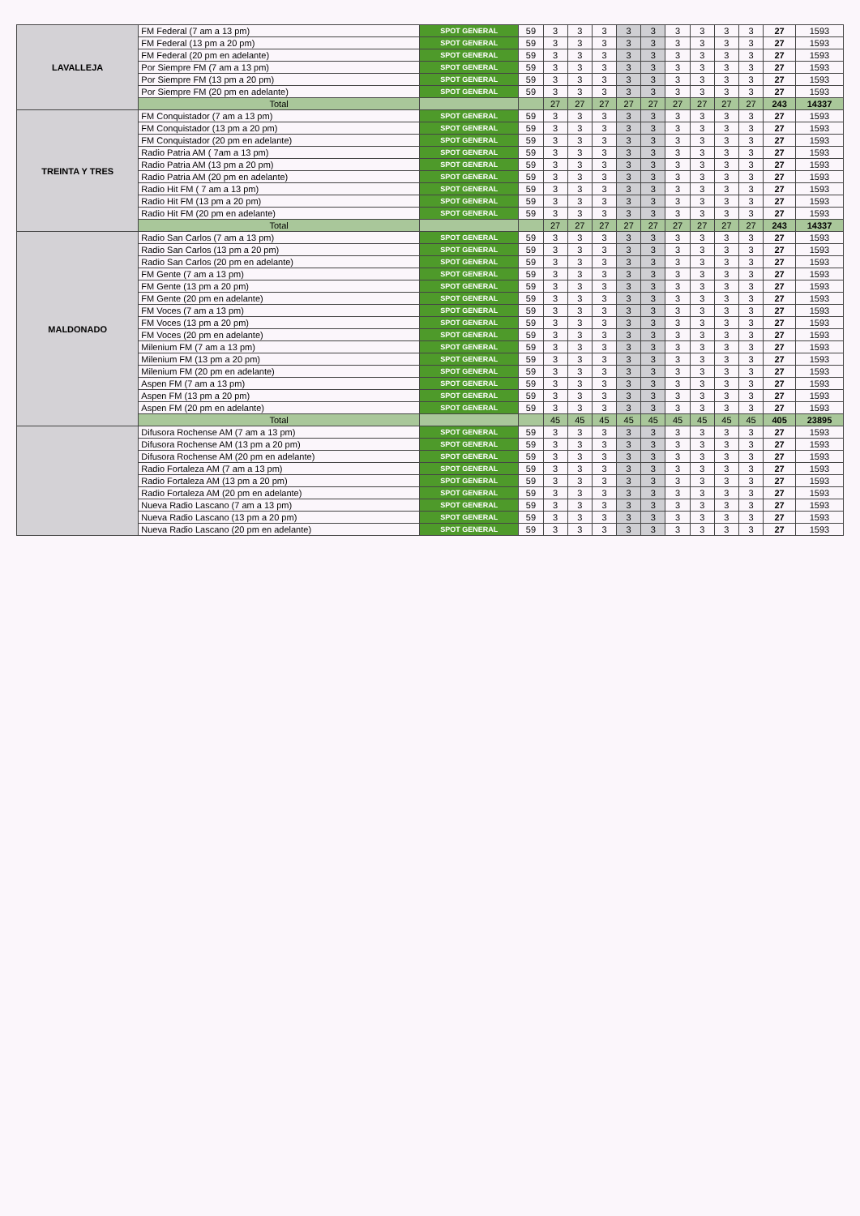| LAVALLEJA | FM Federal (7 am a 13 pm) | SPOT GENERAL | 59 | 3 | 3 | 3 | 3 | 3 | 3 | 3 | 3 | 3 | 27 | 1593 |
| | FM Federal (13 pm a 20 pm) | SPOT GENERAL | 59 | 3 | 3 | 3 | 3 | 3 | 3 | 3 | 3 | 3 | 27 | 1593 |
| | FM Federal (20 pm en adelante) | SPOT GENERAL | 59 | 3 | 3 | 3 | 3 | 3 | 3 | 3 | 3 | 3 | 27 | 1593 |
| | Por Siempre FM (7 am a 13 pm) | SPOT GENERAL | 59 | 3 | 3 | 3 | 3 | 3 | 3 | 3 | 3 | 3 | 27 | 1593 |
| | Por Siempre FM (13 pm a 20 pm) | SPOT GENERAL | 59 | 3 | 3 | 3 | 3 | 3 | 3 | 3 | 3 | 3 | 27 | 1593 |
| | Por Siempre FM (20 pm en adelante) | SPOT GENERAL | 59 | 3 | 3 | 3 | 3 | 3 | 3 | 3 | 3 | 3 | 27 | 1593 |
| | Total | | | 27 | 27 | 27 | 27 | 27 | 27 | 27 | 27 | 27 | 243 | 14337 |
| TREINTA Y TRES | FM Conquistador (7 am a 13 pm) | SPOT GENERAL | 59 | 3 | 3 | 3 | 3 | 3 | 3 | 3 | 3 | 3 | 27 | 1593 |
| | FM Conquistador (13 pm a 20 pm) | SPOT GENERAL | 59 | 3 | 3 | 3 | 3 | 3 | 3 | 3 | 3 | 3 | 27 | 1593 |
| | FM Conquistador (20 pm en adelante) | SPOT GENERAL | 59 | 3 | 3 | 3 | 3 | 3 | 3 | 3 | 3 | 3 | 27 | 1593 |
| | Radio Patria AM ( 7am a 13 pm) | SPOT GENERAL | 59 | 3 | 3 | 3 | 3 | 3 | 3 | 3 | 3 | 3 | 27 | 1593 |
| | Radio Patria AM (13 pm a 20 pm) | SPOT GENERAL | 59 | 3 | 3 | 3 | 3 | 3 | 3 | 3 | 3 | 3 | 27 | 1593 |
| | Radio Patria AM (20 pm en adelante) | SPOT GENERAL | 59 | 3 | 3 | 3 | 3 | 3 | 3 | 3 | 3 | 3 | 27 | 1593 |
| | Radio Hit FM ( 7 am a 13 pm) | SPOT GENERAL | 59 | 3 | 3 | 3 | 3 | 3 | 3 | 3 | 3 | 3 | 27 | 1593 |
| | Radio Hit FM (13 pm a 20 pm) | SPOT GENERAL | 59 | 3 | 3 | 3 | 3 | 3 | 3 | 3 | 3 | 3 | 27 | 1593 |
| | Radio Hit FM (20 pm en adelante) | SPOT GENERAL | 59 | 3 | 3 | 3 | 3 | 3 | 3 | 3 | 3 | 3 | 27 | 1593 |
| | Total | | | 27 | 27 | 27 | 27 | 27 | 27 | 27 | 27 | 27 | 243 | 14337 |
| MALDONADO | Radio San Carlos (7 am a 13 pm) | SPOT GENERAL | 59 | 3 | 3 | 3 | 3 | 3 | 3 | 3 | 3 | 3 | 27 | 1593 |
| | Radio San Carlos (13 pm a 20 pm) | SPOT GENERAL | 59 | 3 | 3 | 3 | 3 | 3 | 3 | 3 | 3 | 3 | 27 | 1593 |
| | Radio San Carlos (20 pm en adelante) | SPOT GENERAL | 59 | 3 | 3 | 3 | 3 | 3 | 3 | 3 | 3 | 3 | 27 | 1593 |
| | FM Gente (7 am a 13 pm) | SPOT GENERAL | 59 | 3 | 3 | 3 | 3 | 3 | 3 | 3 | 3 | 3 | 27 | 1593 |
| | FM Gente (13 pm a 20 pm) | SPOT GENERAL | 59 | 3 | 3 | 3 | 3 | 3 | 3 | 3 | 3 | 3 | 27 | 1593 |
| | FM Gente (20 pm en adelante) | SPOT GENERAL | 59 | 3 | 3 | 3 | 3 | 3 | 3 | 3 | 3 | 3 | 27 | 1593 |
| | FM Voces (7 am a 13 pm) | SPOT GENERAL | 59 | 3 | 3 | 3 | 3 | 3 | 3 | 3 | 3 | 3 | 27 | 1593 |
| | FM Voces (13 pm a 20 pm) | SPOT GENERAL | 59 | 3 | 3 | 3 | 3 | 3 | 3 | 3 | 3 | 3 | 27 | 1593 |
| | FM Voces (20 pm en adelante) | SPOT GENERAL | 59 | 3 | 3 | 3 | 3 | 3 | 3 | 3 | 3 | 3 | 27 | 1593 |
| | Milenium FM (7 am a 13 pm) | SPOT GENERAL | 59 | 3 | 3 | 3 | 3 | 3 | 3 | 3 | 3 | 3 | 27 | 1593 |
| | Milenium FM (13 pm a 20 pm) | SPOT GENERAL | 59 | 3 | 3 | 3 | 3 | 3 | 3 | 3 | 3 | 3 | 27 | 1593 |
| | Milenium FM (20 pm en adelante) | SPOT GENERAL | 59 | 3 | 3 | 3 | 3 | 3 | 3 | 3 | 3 | 3 | 27 | 1593 |
| | Aspen FM (7 am a 13 pm) | SPOT GENERAL | 59 | 3 | 3 | 3 | 3 | 3 | 3 | 3 | 3 | 3 | 27 | 1593 |
| | Aspen FM (13 pm a 20 pm) | SPOT GENERAL | 59 | 3 | 3 | 3 | 3 | 3 | 3 | 3 | 3 | 3 | 27 | 1593 |
| | Aspen FM (20 pm en adelante) | SPOT GENERAL | 59 | 3 | 3 | 3 | 3 | 3 | 3 | 3 | 3 | 3 | 27 | 1593 |
| | Total | | | 45 | 45 | 45 | 45 | 45 | 45 | 45 | 45 | 45 | 405 | 23895 |
| | Difusora Rochense AM (7 am a 13 pm) | SPOT GENERAL | 59 | 3 | 3 | 3 | 3 | 3 | 3 | 3 | 3 | 3 | 27 | 1593 |
| | Difusora Rochense AM (13 pm a 20 pm) | SPOT GENERAL | 59 | 3 | 3 | 3 | 3 | 3 | 3 | 3 | 3 | 3 | 27 | 1593 |
| | Difusora Rochense AM (20 pm en adelante) | SPOT GENERAL | 59 | 3 | 3 | 3 | 3 | 3 | 3 | 3 | 3 | 3 | 27 | 1593 |
| | Radio Fortaleza AM (7 am a 13 pm) | SPOT GENERAL | 59 | 3 | 3 | 3 | 3 | 3 | 3 | 3 | 3 | 3 | 27 | 1593 |
| | Radio Fortaleza AM (13 pm a 20 pm) | SPOT GENERAL | 59 | 3 | 3 | 3 | 3 | 3 | 3 | 3 | 3 | 3 | 27 | 1593 |
| | Radio Fortaleza AM (20 pm en adelante) | SPOT GENERAL | 59 | 3 | 3 | 3 | 3 | 3 | 3 | 3 | 3 | 3 | 27 | 1593 |
| | Nueva Radio Lascano (7 am a 13 pm) | SPOT GENERAL | 59 | 3 | 3 | 3 | 3 | 3 | 3 | 3 | 3 | 3 | 27 | 1593 |
| | Nueva Radio Lascano (13 pm a 20 pm) | SPOT GENERAL | 59 | 3 | 3 | 3 | 3 | 3 | 3 | 3 | 3 | 3 | 27 | 1593 |
| | Nueva Radio Lascano (20 pm en adelante) | SPOT GENERAL | 59 | 3 | 3 | 3 | 3 | 3 | 3 | 3 | 3 | 3 | 27 | 1593 |